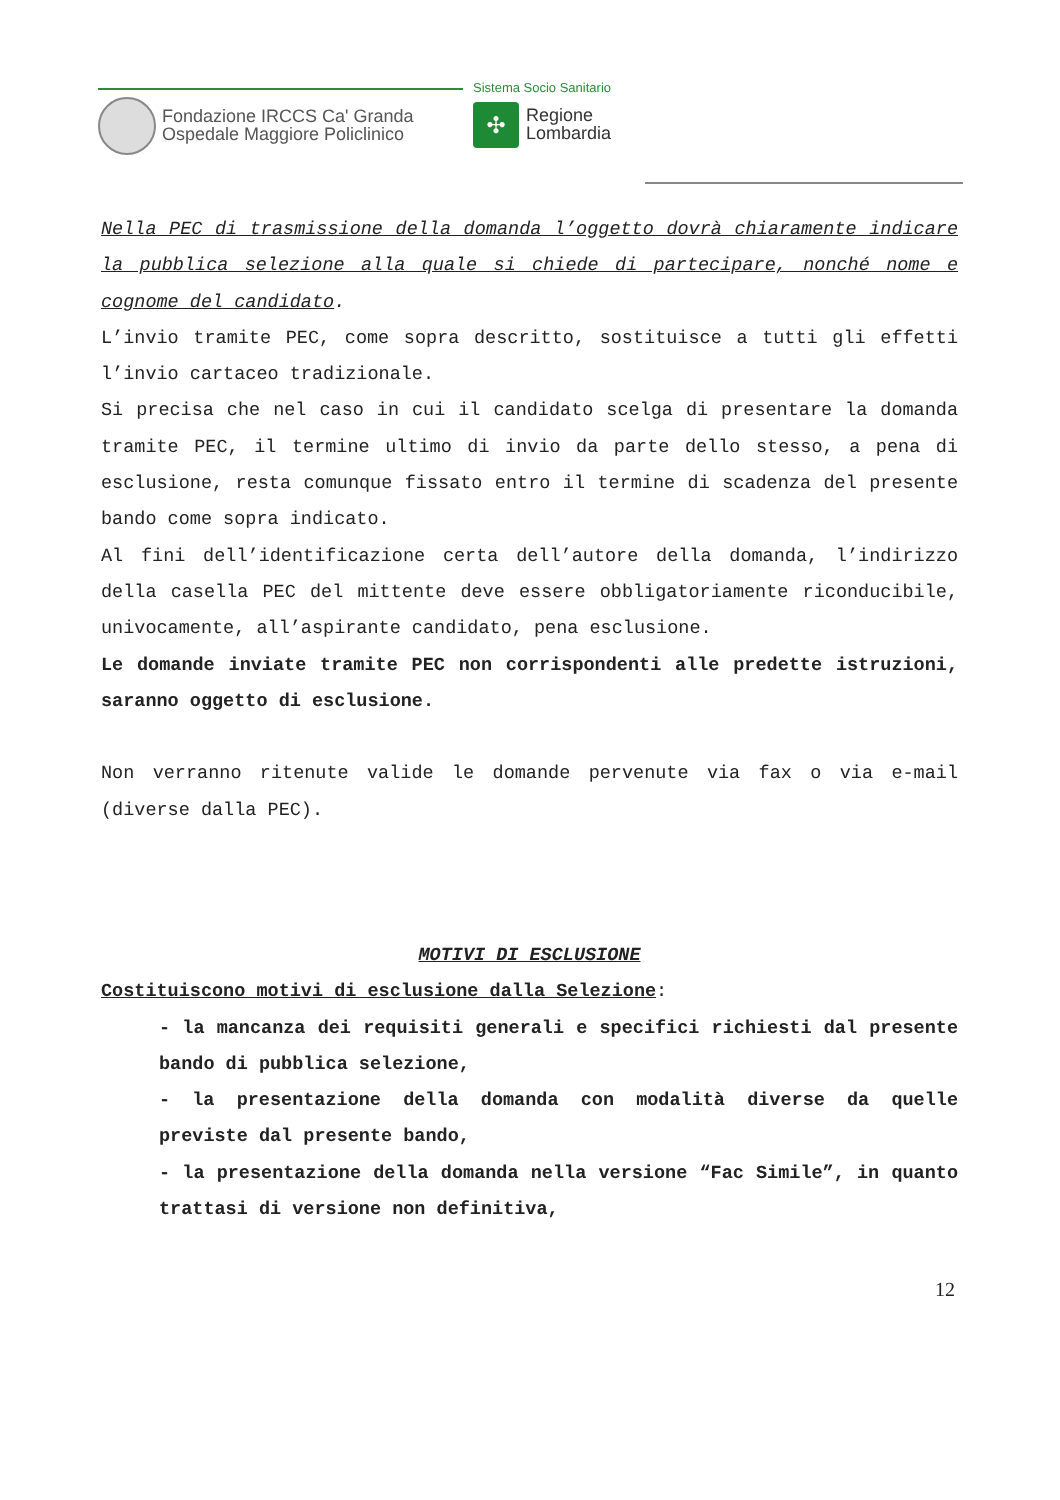Sistema Socio Sanitario
Fondazione IRCCS Ca' Granda
Ospedale Maggiore Policlinico
✣
Regione
Lombardia
Nella PEC di trasmissione della domanda l’oggetto dovrà chiaramente indicare la pubblica selezione alla quale si chiede di partecipare, nonché nome e cognome del candidato.
L’invio tramite PEC, come sopra descritto, sostituisce a tutti gli effetti l’invio cartaceo tradizionale.
Si precisa che nel caso in cui il candidato scelga di presentare la domanda tramite PEC, il termine ultimo di invio da parte dello stesso, a pena di esclusione, resta comunque fissato entro il termine di scadenza del presente bando come sopra indicato.
Al fini dell’identificazione certa dell’autore della domanda, l’indirizzo della casella PEC del mittente deve essere obbligatoriamente riconducibile, univocamente, all’aspirante candidato, pena esclusione.
Le domande inviate tramite PEC non corrispondenti alle predette istruzioni, saranno oggetto di esclusione.
Non verranno ritenute valide le domande pervenute via fax o via e-mail (diverse dalla PEC).
MOTIVI DI ESCLUSIONE
Costituiscono motivi di esclusione dalla Selezione:
- la mancanza dei requisiti generali e specifici richiesti dal presente bando di pubblica selezione,
- la presentazione della domanda con modalità diverse da quelle previste dal presente bando,
- la presentazione della domanda nella versione “Fac Simile”, in quanto trattasi di versione non definitiva,
12